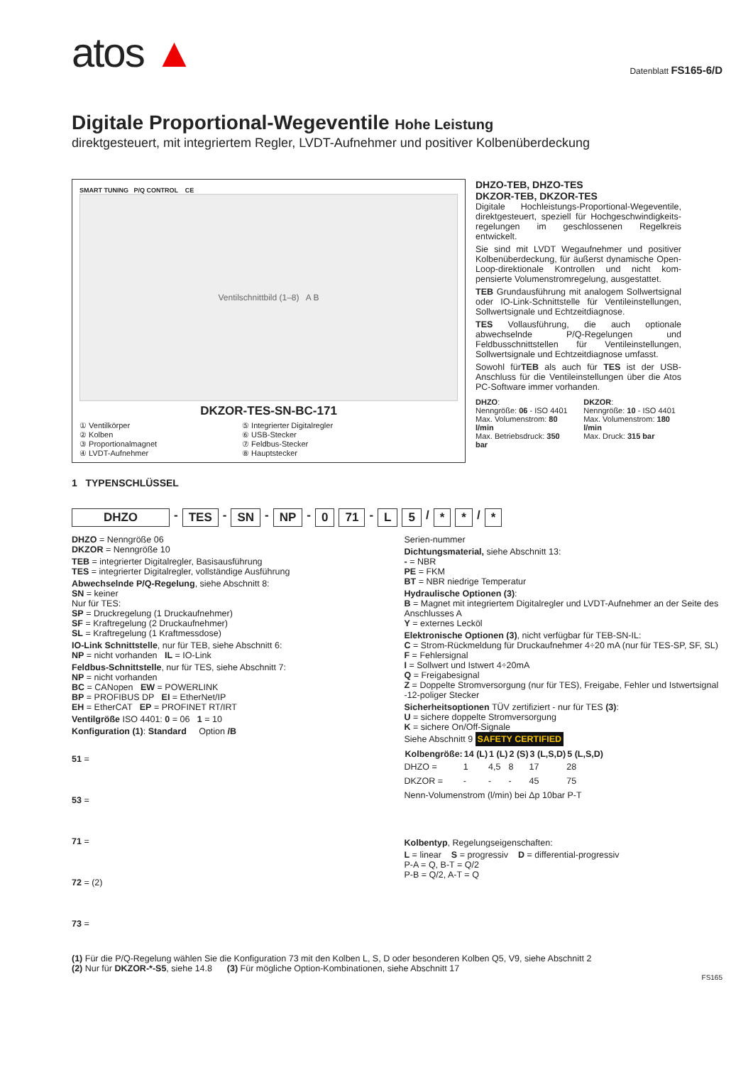atos ▲
Datenblatt FS165-6/D
Digitale Proportional-Wegeventile Hohe Leistung
direktgesteuert, mit integriertem Regler, LVDT-Aufnehmer und positiver Kolbenüberdeckung
SMART TUNING P/Q CONTROL CE
Ventilschnittbild (1–8) A B
DKZOR-TES-SN-BC-171
① Ventilkörper
② Kolben
③ Proportionalmagnet
④ LVDT-Aufnehmer
⑤ Integrierter Digitalregler
⑥ USB-Stecker
⑦ Feldbus-Stecker
⑧ Hauptstecker
DHZO-TEB, DHZO-TES
DKZOR-TEB, DKZOR-TES
Digitale Hochleistungs-Proportional-Wegeventile, direktgesteuert, speziell für Hochgeschwindigkeits-regelungen im geschlossenen Regelkreis entwickelt.
Sie sind mit LVDT Wegaufnehmer und positiver Kolbenüberdeckung, für äußerst dynamische Open-Loop-direktionale Kontrollen und nicht kom-pensierte Volumenstromregelung, ausgestattet.
TEB Grundausführung mit analogem Sollwertsignal oder IO-Link-Schnittstelle für Ventileinstellungen, Sollwertsignale und Echtzeitdiagnose.
TES Vollausführung, die auch optionale abwechselnde P/Q-Regelungen und Feldbusschnittstellen für Ventileinstellungen, Sollwertsignale und Echtzeitdiagnose umfasst.
Sowohl fürTEB als auch für TES ist der USB-Anschluss für die Ventileinstellungen über die Atos PC-Software immer vorhanden.
DHZO:
Nenngröße: 06 - ISO 4401
Max. Volumenstrom: 80 l/min
Max. Betriebsdruck: 350 bar
DKZOR:
Nenngröße: 10 - ISO 4401
Max. Volumenstrom: 180 l/min
Max. Druck: 315 bar
1 TYPENSCHLÜSSEL
DHZO - TES - SN - NP - 0 71 - L 5 / * * / *
DHZO = Nenngröße 06
DKZOR = Nenngröße 10
TEB = integrierter Digitalregler, Basisausführung
TES = integrierter Digitalregler, vollständige Ausführung
Abwechselnde P/Q-Regelung, siehe Abschnitt 8:
SN = keiner
Nur für TES:
SP = Druckregelung (1 Druckaufnehmer)
SF = Kraftregelung (2 Druckaufnehmer)
SL = Kraftregelung (1 Kraftmessdose)
IO-Link Schnittstelle, nur für TEB, siehe Abschnitt 6:
NP = nicht vorhanden IL = IO-Link
Feldbus-Schnittstelle, nur für TES, siehe Abschnitt 7:
NP = nicht vorhanden
BC = CANopen EW = POWERLINK
BP = PROFIBUS DP EI = EtherNet/IP
EH = EtherCAT EP = PROFINET RT/IRT
Ventilgröße ISO 4401: 0 = 06 1 = 10
Konfiguration (1): Standard Option /B
51 =
53 =
71 =
72 = (2)
73 =
Serien-nummer
Dichtungsmaterial, siehe Abschnitt 13:
- = NBR
PE = FKM
BT = NBR niedrige Temperatur
Hydraulische Optionen (3):
B = Magnet mit integriertem Digitalregler und LVDT-Aufnehmer an der Seite des Anschlusses A
Y = externes Lecköl
Elektronische Optionen (3), nicht verfügbar für TEB-SN-IL:
C = Strom-Rückmeldung für Druckaufnehmer 4÷20 mA (nur für TES-SP, SF, SL)
F = Fehlersignal
I = Sollwert und Istwert 4÷20mA
Q = Freigabesignal
Z = Doppelte Stromversorgung (nur für TES), Freigabe, Fehler und Istwertsignal -12-poliger Stecker
Sicherheitsoptionen TÜV zertifiziert - nur für TES (3):
U = sichere doppelte Stromversorgung
K = sichere On/Off-Signale
Siehe Abschnitt 9 SAFETY CERTIFIED
| Kolbengröße: | 14 (L) | 1 (L) | 2 (S) | 3 (L,S,D) | 5 (L,S,D) |
| --- | --- | --- | --- | --- | --- |
| DHZO = | 1 | 4,5 | 8 | 17 | 28 |
| DKZOR = | - | - | - | 45 | 75 |
| Nenn-Volumenstrom (l/min) bei Δp 10bar P-T | | | | | |
Kolbentyp, Regelungseigenschaften:
L = linear S = progressiv D = differential-progressiv
P-A = Q, B-T = Q/2
P-B = Q/2, A-T = Q
(1) Für die P/Q-Regelung wählen Sie die Konfiguration 73 mit den Kolben L, S, D oder besonderen Kolben Q5, V9, siehe Abschnitt 2
(2) Nur für DKZOR-*-S5, siehe 14.8 (3) Für mögliche Option-Kombinationen, siehe Abschnitt 17
FS165